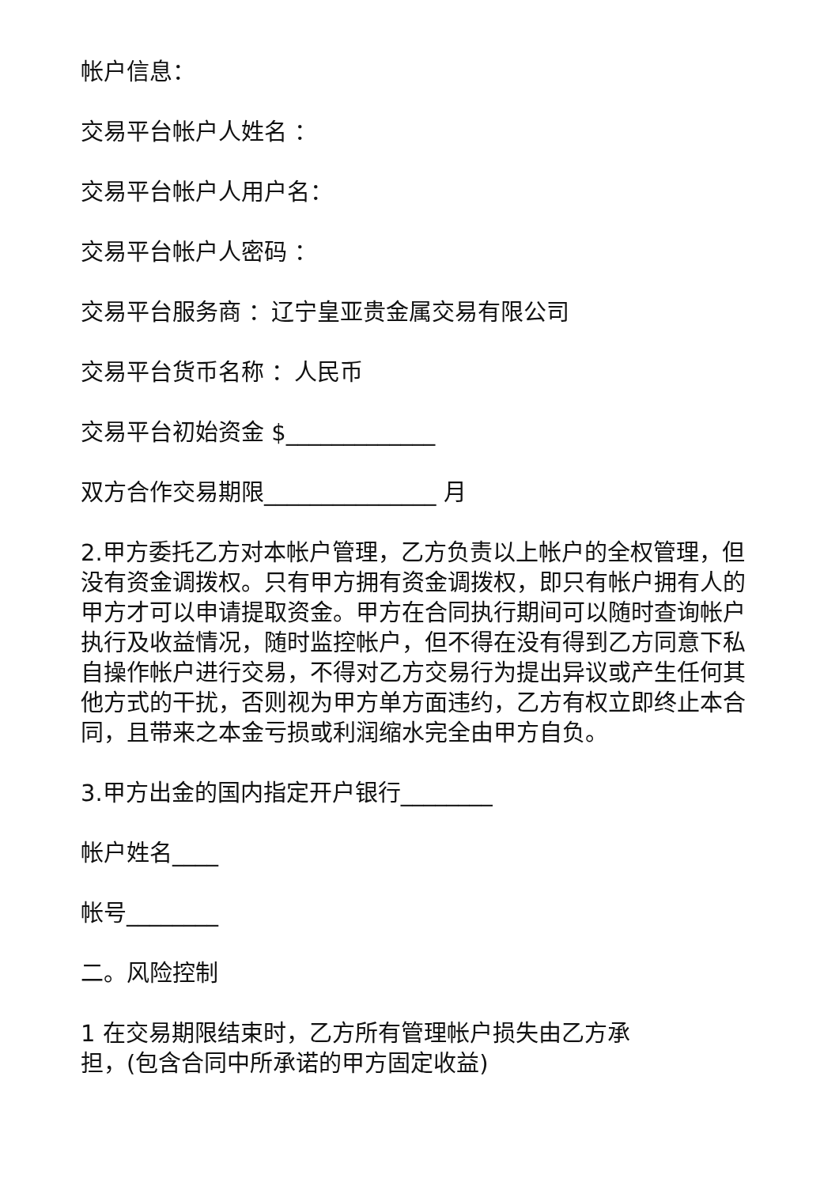帐户信息：
交易平台帐户人姓名 ：
交易平台帐户人用户名：
交易平台帐户人密码 ：
交易平台服务商 ：辽宁皇亚贵金属交易有限公司
交易平台货币名称 ：人民币
交易平台初始资金 $_____________
双方合作交易期限_______________ 月
2.甲方委托乙方对本帐户管理，乙方负责以上帐户的全权管理，但没有资金调拨权。只有甲方拥有资金调拨权，即只有帐户拥有人的甲方才可以申请提取资金。甲方在合同执行期间可以随时查询帐户执行及收益情况，随时监控帐户，但不得在没有得到乙方同意下私自操作帐户进行交易，不得对乙方交易行为提出异议或产生任何其他方式的干扰，否则视为甲方单方面违约，乙方有权立即终止本合同，且带来之本金亏损或利润缩水完全由甲方自负。
3.甲方出金的国内指定开户银行________
帐户姓名____
帐号________
二。风险控制
1 在交易期限结束时，乙方所有管理帐户损失由乙方承
担，(包含合同中所承诺的甲方固定收益)